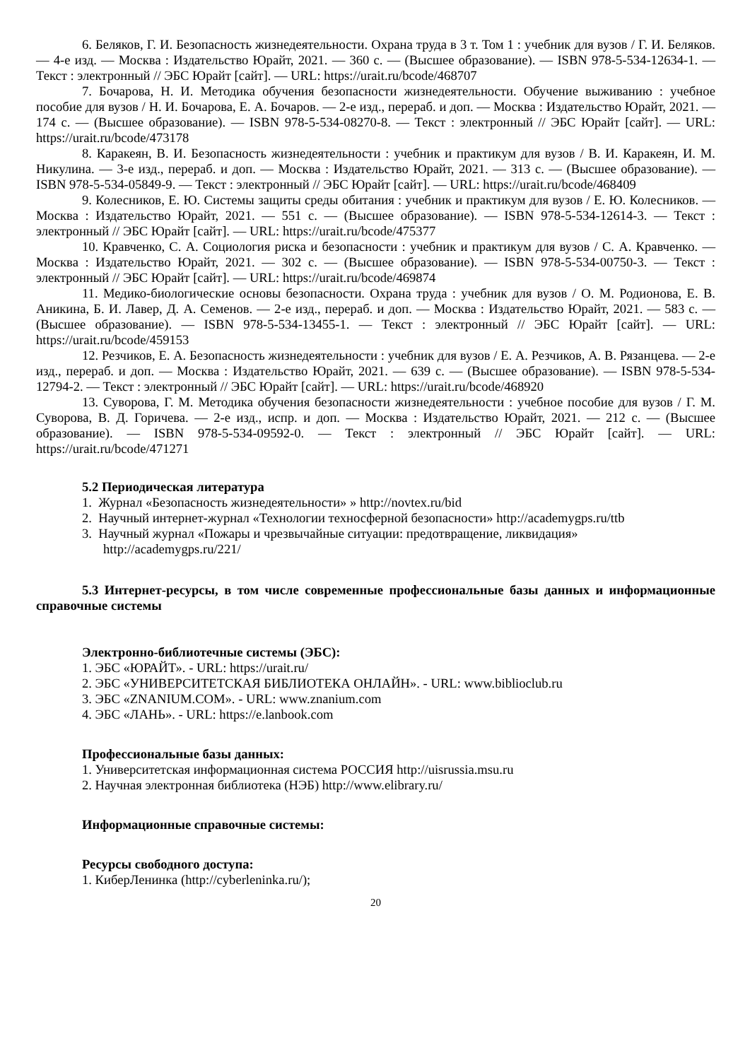6. Беляков, Г. И. Безопасность жизнедеятельности. Охрана труда в 3 т. Том 1 : учебник для вузов / Г. И. Беляков. — 4-е изд. — Москва : Издательство Юрайт, 2021. — 360 с. — (Высшее образование). — ISBN 978-5-534-12634-1. — Текст : электронный // ЭБС Юрайт [сайт]. — URL: https://urait.ru/bcode/468707
7. Бочарова, Н. И. Методика обучения безопасности жизнедеятельности. Обучение выживанию : учебное пособие для вузов / Н. И. Бочарова, Е. А. Бочаров. — 2-е изд., перераб. и доп. — Москва : Издательство Юрайт, 2021. — 174 с. — (Высшее образование). — ISBN 978-5-534-08270-8. — Текст : электронный // ЭБС Юрайт [сайт]. — URL: https://urait.ru/bcode/473178
8. Каракеян, В. И. Безопасность жизнедеятельности : учебник и практикум для вузов / В. И. Каракеян, И. М. Никулина. — 3-е изд., перераб. и доп. — Москва : Издательство Юрайт, 2021. — 313 с. — (Высшее образование). — ISBN 978-5-534-05849-9. — Текст : электронный // ЭБС Юрайт [сайт]. — URL: https://urait.ru/bcode/468409
9. Колесников, Е. Ю. Системы защиты среды обитания : учебник и практикум для вузов / Е. Ю. Колесников. — Москва : Издательство Юрайт, 2021. — 551 с. — (Высшее образование). — ISBN 978-5-534-12614-3. — Текст : электронный // ЭБС Юрайт [сайт]. — URL: https://urait.ru/bcode/475377
10. Кравченко, С. А. Социология риска и безопасности : учебник и практикум для вузов / С. А. Кравченко. — Москва : Издательство Юрайт, 2021. — 302 с. — (Высшее образование). — ISBN 978-5-534-00750-3. — Текст : электронный // ЭБС Юрайт [сайт]. — URL: https://urait.ru/bcode/469874
11. Медико-биологические основы безопасности. Охрана труда : учебник для вузов / О. М. Родионова, Е. В. Аникина, Б. И. Лавер, Д. А. Семенов. — 2-е изд., перераб. и доп. — Москва : Издательство Юрайт, 2021. — 583 с. — (Высшее образование). — ISBN 978-5-534-13455-1. — Текст : электронный // ЭБС Юрайт [сайт]. — URL: https://urait.ru/bcode/459153
12. Резчиков, Е. А. Безопасность жизнедеятельности : учебник для вузов / Е. А. Резчиков, А. В. Рязанцева. — 2-е изд., перераб. и доп. — Москва : Издательство Юрайт, 2021. — 639 с. — (Высшее образование). — ISBN 978-5-534-12794-2. — Текст : электронный // ЭБС Юрайт [сайт]. — URL: https://urait.ru/bcode/468920
13. Суворова, Г. М. Методика обучения безопасности жизнедеятельности : учебное пособие для вузов / Г. М. Суворова, В. Д. Горичева. — 2-е изд., испр. и доп. — Москва : Издательство Юрайт, 2021. — 212 с. — (Высшее образование). — ISBN 978-5-534-09592-0. — Текст : электронный // ЭБС Юрайт [сайт]. — URL: https://urait.ru/bcode/471271
5.2 Периодическая литература
1. Журнал «Безопасность жизнедеятельности» » http://novtex.ru/bid
2. Научный интернет-журнал «Технологии техносферной безопасности» http://academygps.ru/ttb
3. Научный журнал «Пожары и чрезвычайные ситуации: предотвращение, ликвидация» http://academygps.ru/221/
5.3 Интернет-ресурсы, в том числе современные профессиональные базы данных и информационные справочные системы
Электронно-библиотечные системы (ЭБС):
1. ЭБС «ЮРАЙТ». - URL: https://urait.ru/
2. ЭБС «УНИВЕРСИТЕТСКАЯ БИБЛИОТЕКА ОНЛАЙН». - URL: www.biblioclub.ru
3. ЭБС «ZNANIUM.COM». - URL: www.znanium.com
4. ЭБС «ЛАНЬ». - URL: https://e.lanbook.com
Профессиональные базы данных:
1. Университетская информационная система РОССИЯ http://uisrussia.msu.ru
2. Научная электронная библиотека (НЭБ) http://www.elibrary.ru/
Информационные справочные системы:
Ресурсы свободного доступа:
1. КиберЛенинка (http://cyberleninka.ru/);
20